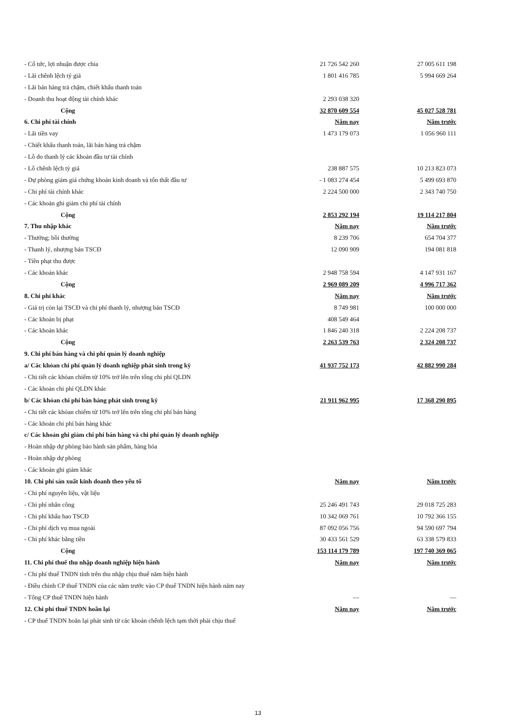| - Cổ tức, lợi nhuận được chia | 21 726 542 260 | 27 005 611 198 |
| - Lãi chênh lệch tỷ giá | 1 801 416 785 | 5 994 669 264 |
| - Lãi bán hàng trả chậm, chiết khấu thanh toán | | |
| - Doanh thu hoạt động tài chính khác | 2 293 038 320 | |
| Cộng | 32 870 609 554 | 45 027 528 781 |
| 6. Chi phí tài chính | Năm nay | Năm trước |
| - Lãi tiền vay | 1 473 179 073 | 1 056 960 111 |
| - Chiết khấu thanh toán, lãi bán hàng trả chậm | | |
| - Lỗ do thanh lý các khoản đầu tư tài chính | | |
| - Lỗ chênh lệch tỷ giá | 238 887 575 | 10 213 823 073 |
| - Dự phòng giảm giá chứng khoán kinh doanh và tổn thất đầu tư | - 1 083 274 454 | 5 499 693 870 |
| - Chi phí tài chính khác | 2 224 500 000 | 2 343 740 750 |
| - Các khoản ghi giảm chi phí tài chính | | |
| Cộng | 2 853 292 194 | 19 114 217 804 |
| 7. Thu nhập khác | Năm nay | Năm trước |
| - Thưởng; bồi thường | 8 239 706 | 654 704 377 |
| - Thanh lý, nhượng bán TSCĐ | 12 090 909 | 194 081 818 |
| - Tiền phạt thu được | | |
| - Các khoản khác | 2 948 758 594 | 4 147 931 167 |
| Cộng | 2 969 089 209 | 4 996 717 362 |
| 8. Chi phí khác | Năm nay | Năm trước |
| - Giá trị còn lại TSCĐ và chi phí thanh lý, nhượng bán TSCĐ | 8 749 981 | 100 000 000 |
| - Các khoản bị phạt | 408 549 464 | |
| - Các khoản khác | 1 846 240 318 | 2 224 208 737 |
| Cộng | 2 263 539 763 | 2 324 208 737 |
| 9. Chi phí bán hàng và chi phí quản lý doanh nghiệp | | |
| a/ Các khỏan chi phí quản lý doanh nghiệp phát sinh trong kỳ | 41 937 752 173 | 42 882 990 284 |
| - Chi tiết các khỏan chiếm từ 10% trở lên trên tổng chi phí QLDN | | |
| - Các khoản chi phí QLDN khác | | |
| b/ Các khỏan chi phí bán hàng phát sinh trong kỳ | 21 911 962 995 | 17 368 290 895 |
| - Chi tiết các khỏan chiếm từ 10% trở lên trên tổng chi phí bán hàng | | |
| - Các khoản chi phí bán hàng khác | | |
| c/ Các khoản ghi giảm chi phí bán hàng và chi phí quản lý doanh nghiệp | | |
| - Hoàn nhập dự phòng bảo hành sản phẩm, hàng hóa | | |
| - Hoàn nhập dự phòng | | |
| - Các khoản ghi giảm khác | | |
| 10. Chi phí sản xuất kinh doanh theo yếu tố | Năm nay | Năm trước |
| - Chi phí nguyên liệu, vật liệu | | |
| - Chi phí nhân công | 25 246 491 743 | 29 018 725 283 |
| - Chi phí khấu hao TSCĐ | 10 342 069 761 | 10 792 366 155 |
| - Chi phí dịch vụ mua ngoài | 87 092 056 756 | 94 590 697 794 |
| - Chi phí khác bằng tiền | 30 433 561 529 | 63 338 579 833 |
| Cộng | 153 114 179 789 | 197 740 369 065 |
| 11. Chi phí thuế thu nhập doanh nghiệp hiện hành | Năm nay | Năm trước |
| - Chi phí thuế TNDN tính trên thu nhập chịu thuế năm hiện hành | | |
| - Điều chỉnh CP thuế TNDN của các năm trước vào CP thuế TNDN hiện hành năm nay | | |
| - Tổng CP thuế TNDN hiện hành | — | — |
| 12. Chi phí thuế TNDN hoãn lại | Năm nay | Năm trước |
| - CP thuế TNDN hoãn lại phát sinh từ các khoản chênh lệch tạm thời phải chịu thuế | | |
13